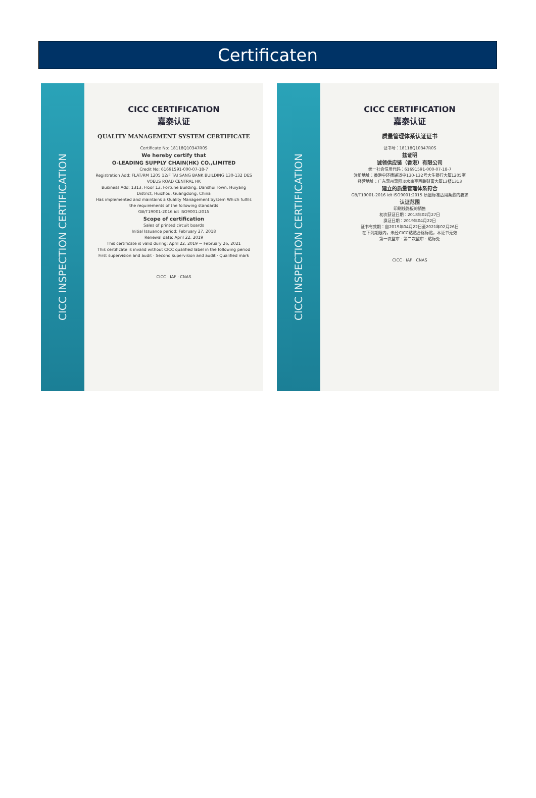Certificaten
CICC INSPECTION CERTIFICATION
CICC CERTIFICATION
嘉泰认证
QUALITY MANAGEMENT SYSTEM CERTIFICATE
Certificate No: 18118Q10347R0S
We hereby certify that
O-LEADING SUPPLY CHAIN(HK) CO.,LIMITED
Credit No: 61691591-000-07-18-7
Registration Add: FLAT/RM 1205 12/F TAI SANG BANK BUILDING 130-132 DES VOEUS ROAD CENTRAL HK
Business Add: 1313, Floor 13, Fortune Building, Danshui Town, Huiyang District, Huizhou, Guangdong, China
Has implemented and maintains a Quality Management System Which fulfils the requirements of the following standards
GB/T19001-2016 idt ISO9001:2015
Scope of certification
Sales of printed circuit boards
Initial Issuance period: February 27, 2018
Renewal date: April 22, 2019
This certificate is valid during: April 22, 2019 ~ February 26, 2021
This certificate is invalid without CICC qualified label in the following period
First supervision and audit · Second supervision and audit · Qualified mark
CICC · IAF · CNAS
CICC INSPECTION CERTIFICATION
CICC CERTIFICATION
嘉泰认证
质量管理体系认证证书
证书号：18118Q10347R0S
兹证明
诚领供应链（香港）有限公司
统一社会信用代码：61691591-000-07-18-7
注册地址：香港中环德辅道中130-132号大生银行大厦1205室
经营地址：广东惠州惠阳淡水南亨西路财富大厦13楼1313
建立的质量管理体系符合
GB/T19001-2016 idt ISO9001:2015 质量标准适用条款的要求
认证范围
印刷线路板的销售
初次获证日期：2018年02月27日
换证日期：2019年04月22日
证书有效期：自2019年04月22日至2021年02月26日
在下列期限内，未经CICC粘贴合格标贴，本证书无效
第一次监审 · 第二次监审 · 粘标处
CICC · IAF · CNAS